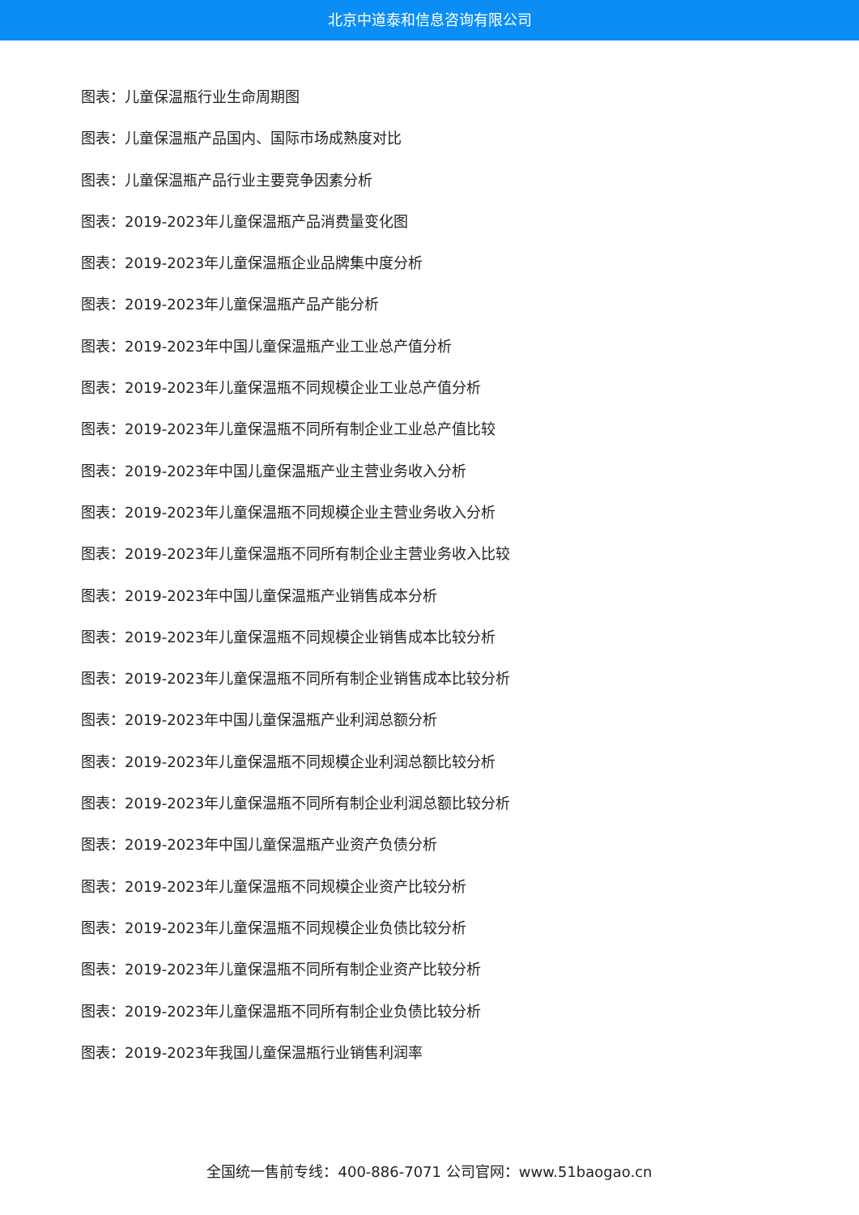北京中道泰和信息咨询有限公司
图表：儿童保温瓶行业生命周期图
图表：儿童保温瓶产品国内、国际市场成熟度对比
图表：儿童保温瓶产品行业主要竞争因素分析
图表：2019-2023年儿童保温瓶产品消费量变化图
图表：2019-2023年儿童保温瓶企业品牌集中度分析
图表：2019-2023年儿童保温瓶产品产能分析
图表：2019-2023年中国儿童保温瓶产业工业总产值分析
图表：2019-2023年儿童保温瓶不同规模企业工业总产值分析
图表：2019-2023年儿童保温瓶不同所有制企业工业总产值比较
图表：2019-2023年中国儿童保温瓶产业主营业务收入分析
图表：2019-2023年儿童保温瓶不同规模企业主营业务收入分析
图表：2019-2023年儿童保温瓶不同所有制企业主营业务收入比较
图表：2019-2023年中国儿童保温瓶产业销售成本分析
图表：2019-2023年儿童保温瓶不同规模企业销售成本比较分析
图表：2019-2023年儿童保温瓶不同所有制企业销售成本比较分析
图表：2019-2023年中国儿童保温瓶产业利润总额分析
图表：2019-2023年儿童保温瓶不同规模企业利润总额比较分析
图表：2019-2023年儿童保温瓶不同所有制企业利润总额比较分析
图表：2019-2023年中国儿童保温瓶产业资产负债分析
图表：2019-2023年儿童保温瓶不同规模企业资产比较分析
图表：2019-2023年儿童保温瓶不同规模企业负债比较分析
图表：2019-2023年儿童保温瓶不同所有制企业资产比较分析
图表：2019-2023年儿童保温瓶不同所有制企业负债比较分析
图表：2019-2023年我国儿童保温瓶行业销售利润率
全国统一售前专线：400-886-7071 公司官网：www.51baogao.cn